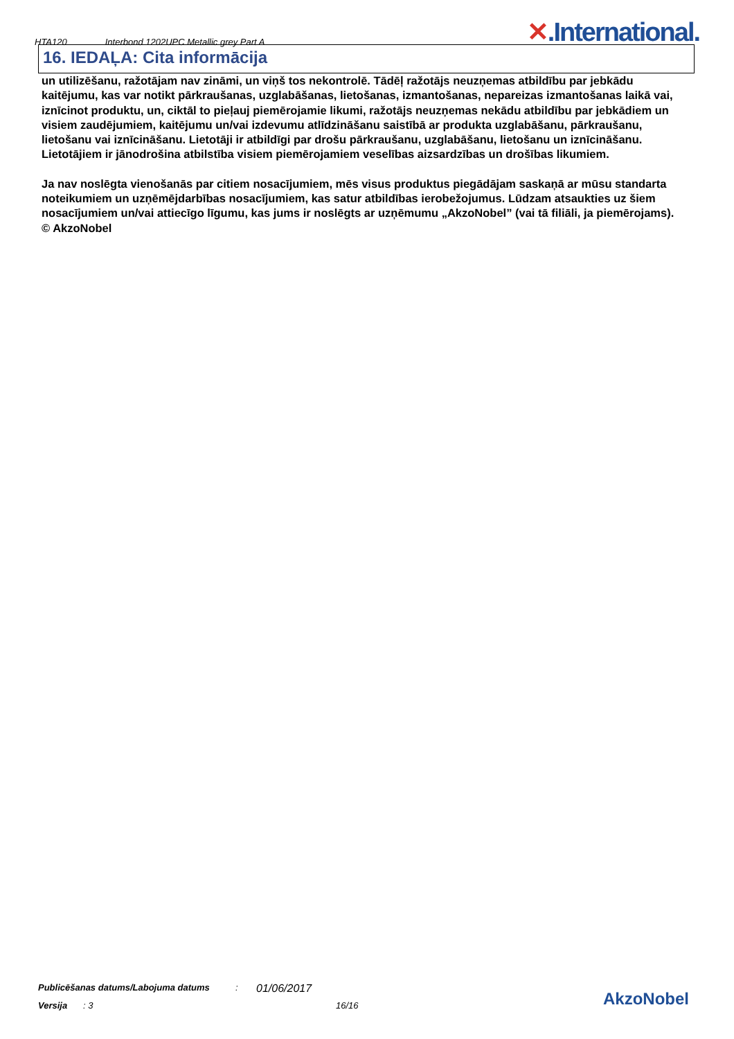HTA120 Interbond 1202UPC Metallic grey Part A
✕.International.
16. IEDAĻA: Cita informācija
un utilizēšanu, ražotājam nav zināmi, un viņš tos nekontrolē. Tādēļ ražotājs neuzņemas atbildību par jebkādu kaitējumu, kas var notikt pārkraušanas, uzglabāšanas, lietošanas, izmantošanas, nepareizas izmantošanas laikā vai, iznīcinot produktu, un, ciktāl to pieļauj piemērojamie likumi, ražotājs neuzņemas nekādu atbildību par jebkādiem un visiem zaudējumiem, kaitējumu un/vai izdevumu atlīdzināšanu saistībā ar produkta uzglabāšanu, pārkraušanu, lietošanu vai iznīcināšanu. Lietotāji ir atbildīgi par drošu pārkraušanu, uzglabāšanu, lietošanu un iznīcināšanu. Lietotājiem ir jānodrošina atbilstība visiem piemērojamiem veselības aizsardzības un drošības likumiem.
Ja nav noslēgta vienošanās par citiem nosacījumiem, mēs visus produktus piegādājam saskaņā ar mūsu standarta noteikumiem un uzņēmējdarbības nosacījumiem, kas satur atbildības ierobežojumus. Lūdzam atsaukties uz šiem nosacījumiem un/vai attiecīgo līgumu, kas jums ir noslēgts ar uzņēmumu „AkzoNobel” (vai tā filiāli, ja piemērojams).
© AkzoNobel
Publicēšanas datums/Labojuma datums: 01/06/2017
Versija: 3 16/16
AkzoNobel